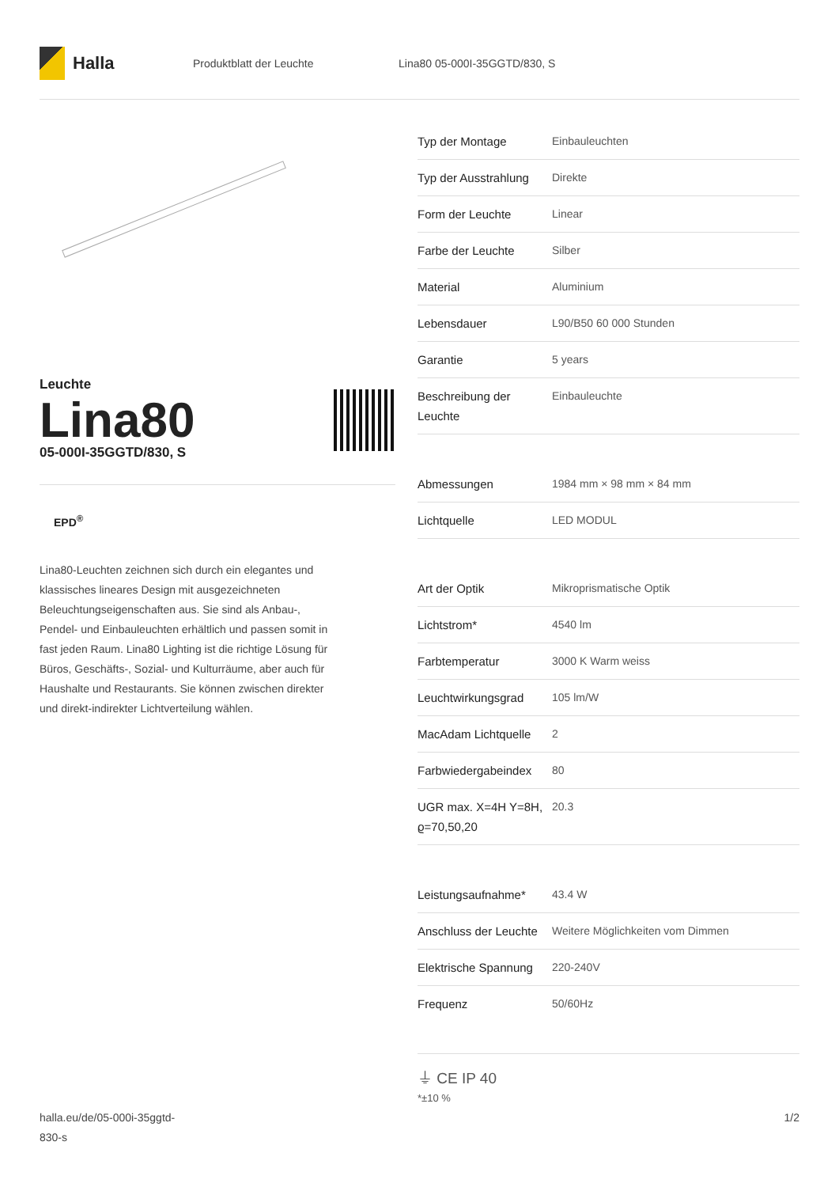Halla
Produktblatt der Leuchte Lina80 05-000I-35GGTD/830, S
Leuchte
Lina80
05-000I-35GGTD/830, S
EPD<sup>®</sup>
Lina80-Leuchten zeichnen sich durch ein elegantes und klassisches lineares Design mit ausgezeichneten Beleuchtungseigenschaften aus. Sie sind als Anbau-, Pendel- und Einbauleuchten erhältlich und passen somit in fast jeden Raum. Lina80 Lighting ist die richtige Lösung für Büros, Geschäfts-, Sozial- und Kulturräume, aber auch für Haushalte und Restaurants. Sie können zwischen direkter und direkt-indirekter Lichtverteilung wählen.
| Typ der Montage | Einbauleuchten |
| Typ der Ausstrahlung | Direkte |
| Form der Leuchte | Linear |
| Farbe der Leuchte | Silber |
| Material | Aluminium |
| Lebensdauer | L90/B50 60 000 Stunden |
| Garantie | 5 years |
| Beschreibung der Leuchte | Einbauleuchte |
| Abmessungen | 1984 mm × 98 mm × 84 mm |
| Lichtquelle | LED MODUL |
| Art der Optik | Mikroprismatische Optik |
| Lichtstrom* | 4540 lm |
| Farbtemperatur | 3000 K Warm weiss |
| Leuchtwirkungsgrad | 105 lm/W |
| MacAdam Lichtquelle | 2 |
| Farbwiedergabeindex | 80 |
| UGR max. X=4H Y=8H, ϱ=70,50,20 | 20.3 |
| Leistungsaufnahme* | 43.4 W |
| Anschluss der Leuchte | Weitere Möglichkeiten vom Dimmen |
| Elektrische Spannung | 220-240V |
| Frequenz | 50/60Hz |
⏚ CE IP 40
*±10 %
halla.eu/de/05-000i-35ggtd-
830-s
1/2